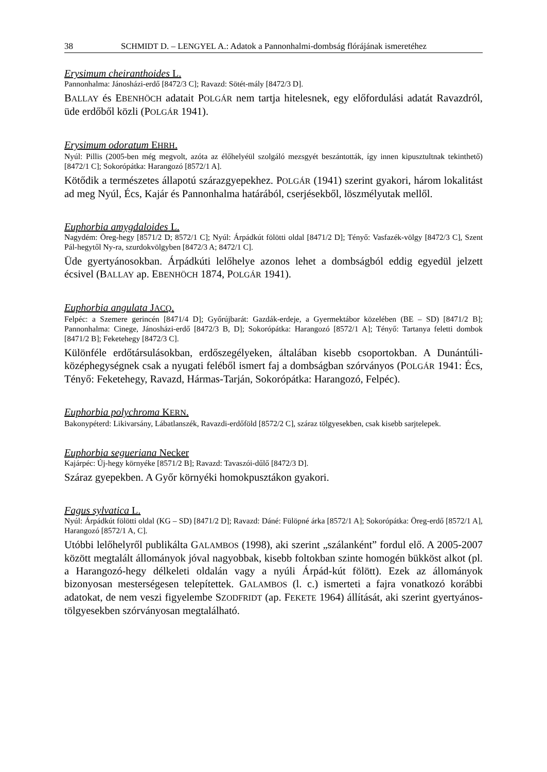38 SCHMIDT D. – LENGYEL A.: Adatok a Pannonhalmi-dombság flórájának ismeretéhez
Erysimum cheiranthoides L.
Pannonhalma: Jánosházi-erdő [8472/3 C]; Ravazd: Sötét-mály [8472/3 D].
BALLAY és EBENHÖCH adatait POLGÁR nem tartja hitelesnek, egy előfordulási adatát Ravazdról, üde erdőből közli (POLGÁR 1941).
Erysimum odoratum EHRH.
Nyúl: Pillis (2005-ben még megvolt, azóta az élőhelyéül szolgáló mezsgyét beszántották, így innen kipusztultnak tekinthető) [8472/1 C]; Sokorópátka: Harangozó [8572/1 A].
Kötődik a természetes állapotú szárazgyepekhez. POLGÁR (1941) szerint gyakori, három lokalitást ad meg Nyúl, Écs, Kajár és Pannonhalma határából, cserjésekből, löszmélyutak mellől.
Euphorbia amygdaloides L.
Nagydém: Öreg-hegy [8571/2 D; 8572/1 C]; Nyúl: Árpádkút fölötti oldal [8471/2 D]; Tényő: Vasfazék-völgy [8472/3 C], Szent Pál-hegytől Ny-ra, szurdokvölgyben [8472/3 A; 8472/1 C].
Üde gyertyánosokban. Árpádkúti lelőhelye azonos lehet a dombságból eddig egyedül jelzett écsivel (BALLAY ap. EBENHÖCH 1874, POLGÁR 1941).
Euphorbia angulata JACQ.
Felpéc: a Szemere gerincén [8471/4 D]; Győrújbarát: Gazdák-erdeje, a Gyermektábor közelében (BE – SD) [8471/2 B]; Pannonhalma: Cinege, Jánosházi-erdő [8472/3 B, D]; Sokorópátka: Harangozó [8572/1 A]; Tényő: Tartanya feletti dombok [8471/2 B]; Feketehegy [8472/3 C].
Különféle erdőtársulásokban, erdőszegélyeken, általában kisebb csoportokban. A Dunántúli-középhegységnek csak a nyugati feléből ismert faj a dombságban szórvá­nyos (POLGÁR 1941: Écs, Tényő: Feketehegy, Ravazd, Hármas-Tarján, Sokorópátka: Harangozó, Felpéc).
Euphorbia polychroma KERN.
Bakonypéterd: Likivarsány, Lábatlanszék, Ravazdi-erdőföld [8572/2 C], száraz tölgyesekben, csak kisebb sarjtelepek.
Euphorbia segueriana Necker
Kajárpéc: Új-hegy környéke [8571/2 B]; Ravazd: Tavaszói-dűlő [8472/3 D].
Száraz gyepekben. A Győr környéki homokpusztákon gyakori.
Fagus sylvatica L.
Nyúl: Árpádkút fölötti oldal (KG – SD) [8471/2 D]; Ravazd: Dáné: Fülöpné árka [8572/1 A]; Sokoró­pátka: Öreg-erdő [8572/1 A], Harangozó [8572/1 A, C].
Utóbbi lelőhelyről publikálta GALAMBOS (1998), aki szerint „szálanként” fordul elő. A 2005-2007 között megtalált állományok jóval nagyobbak, kisebb foltokban szinte homogén bükköst alkot (pl. a Harangozó-hegy délkeleti oldalán vagy a nyúli Árpád-kút fölött). Ezek az állományok bizonyosan mesterségesen telepítettek. GALAMBOS (l. c.) ismerteti a fajra vonatkozó korábbi adatokat, de nem veszi figyelembe SZODFRIDT (ap. FEKETE 1964) állítását, aki szerint gyertyános-tölgyesekben szórványosan megtalál­ható.